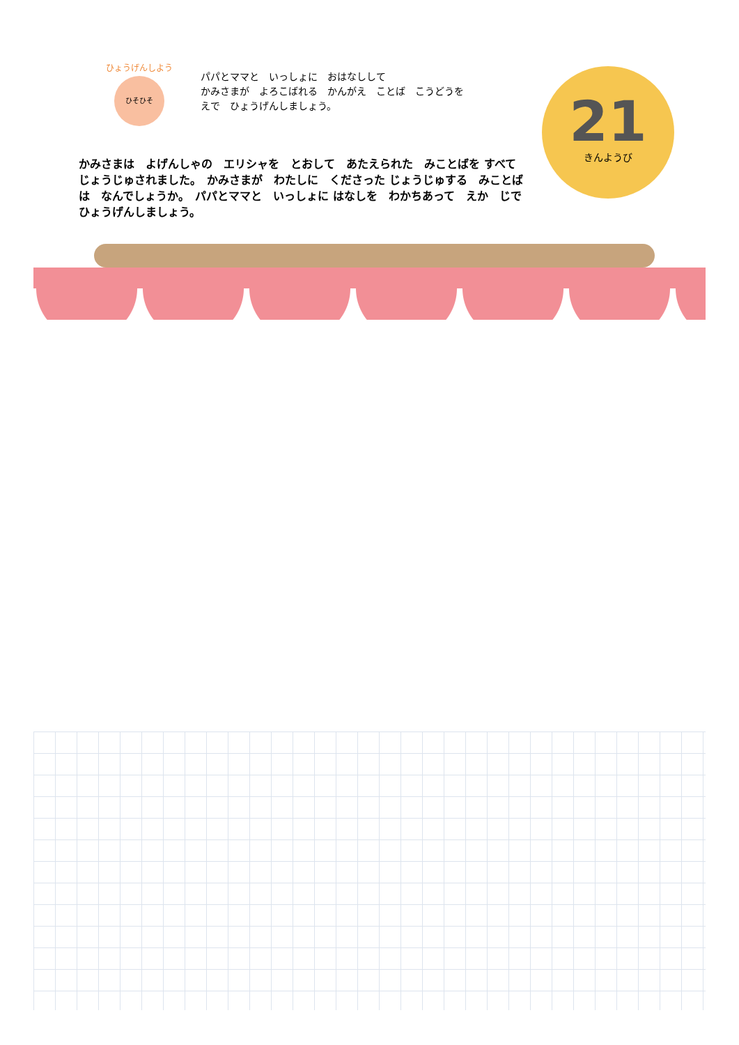ひょうげんしよう
ひそひそ
パパとママと　いっしょに　おはなしして
かみさまが　よろこばれる　かんがえ　ことば　こうどうを
えで　ひょうげんしましょう。
21
きんようび
かみさまは　よげんしゃの　エリシャを　とおして　あたえられた　みことばを すべて　じょうじゅされました。　かみさまが　わたしに　くださった じょうじゅする　みことばは　なんでしょうか。　パパとママと　いっしょに はなしを　わかちあって　えか　じで　ひょうげんしましょう。